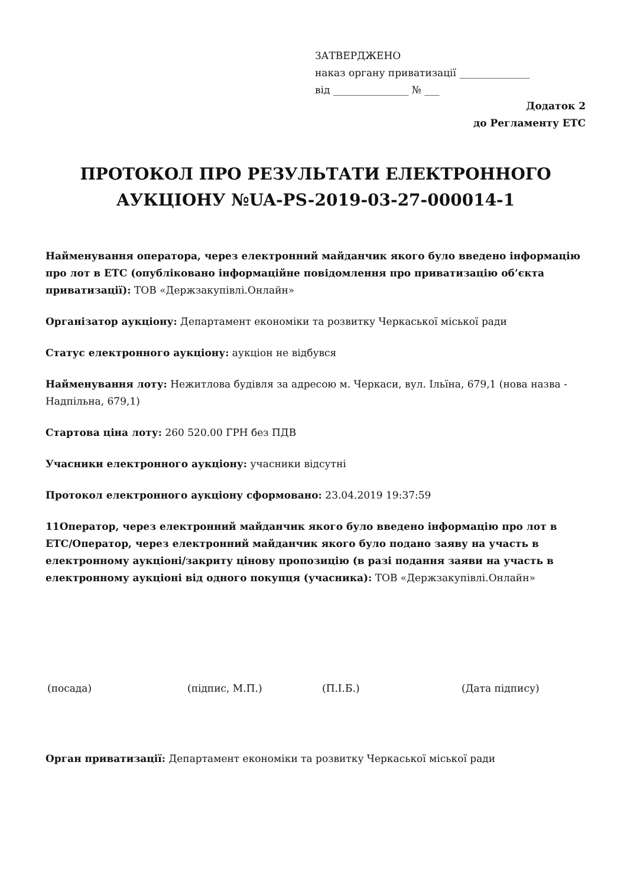ЗАТВЕРДЖЕНО
наказ органу приватизації ______________
від _______________ № ___
Додаток 2
до Регламенту ЕТС
ПРОТОКОЛ ПРО РЕЗУЛЬТАТИ ЕЛЕКТРОННОГО АУКЦІОНУ №UA-PS-2019-03-27-000014-1
Найменування оператора, через електронний майданчик якого було введено інформацію про лот в ЕТС (опубліковано інформаційне повідомлення про приватизацію об’єкта приватизації): ТОВ «Держзакупівлі.Онлайн»
Організатор аукціону: Департамент економіки та розвитку Черкаської міської ради
Статус електронного аукціону: аукціон не відбувся
Найменування лоту: Нежитлова будівля за адресою м. Черкаси, вул. Ільїна, 679,1 (нова назва - Надпільна, 679,1)
Стартова ціна лоту: 260 520.00 ГРН без ПДВ
Учасники електронного аукціону: учасники відсутні
Протокол електронного аукціону сформовано: 23.04.2019 19:37:59
11Оператор, через електронний майданчик якого було введено інформацію про лот в ЕТС/Оператор, через електронний майданчик якого було подано заяву на участь в електронному аукціоні/закриту цінову пропозицію (в разі подання заяви на участь в електронному аукціоні від одного покупця (учасника): ТОВ «Держзакупівлі.Онлайн»
(посада) (підпис, М.П.) (П.І.Б.) (Дата підпису)
Орган приватизації: Департамент економіки та розвитку Черкаської міської ради